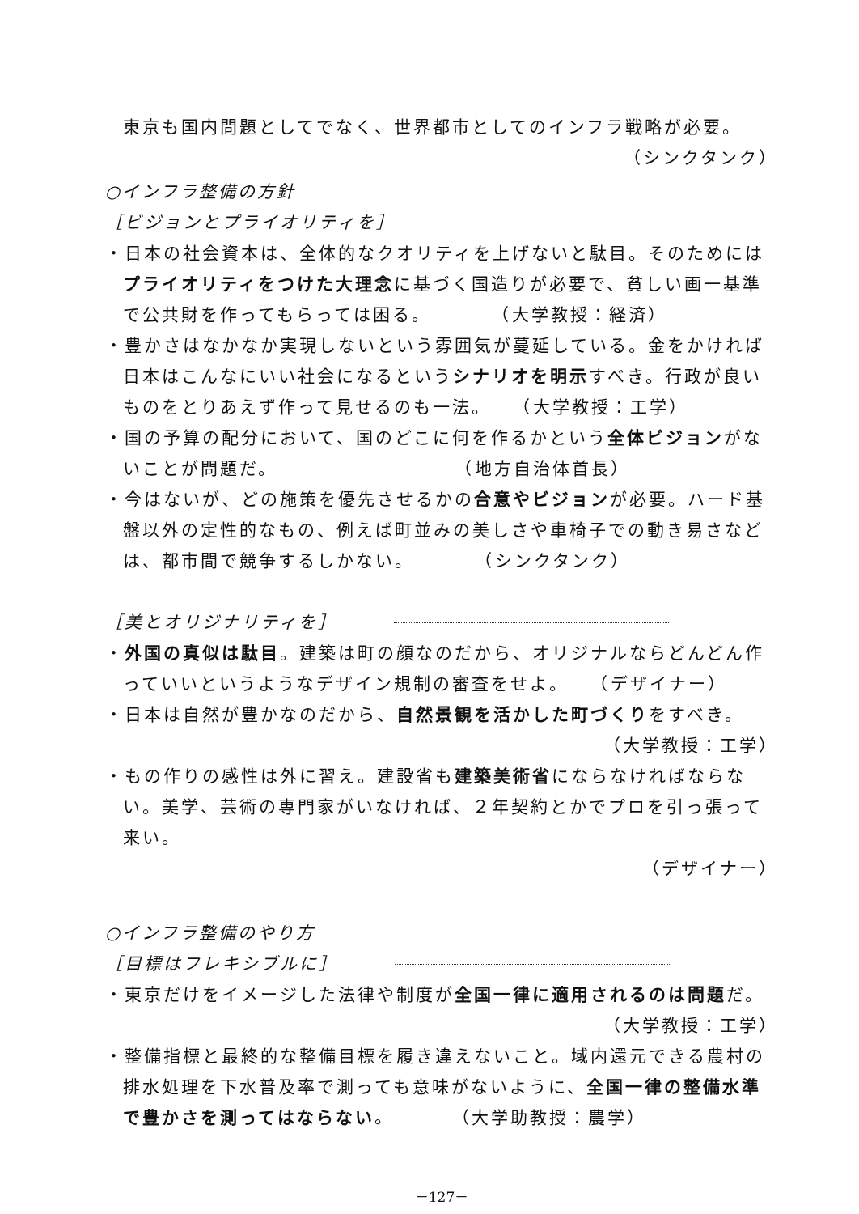東京も国内問題としてでなく、世界都市としてのインフラ戦略が必要。
（シンクタンク）
○インフラ整備の方針
［ビジョンとプライオリティを］
・日本の社会資本は、全体的なクオリティを上げないと駄目。そのためにはプライオリティをつけた大理念に基づく国造りが必要で、貧しい画一基準で公共財を作ってもらっては困る。　　　　（大学教授：経済）
・豊かさはなかなか実現しないという雰囲気が蔓延している。金をかければ日本はこんなにいい社会になるというシナリオを明示すべき。行政が良いものをとりあえず作って見せるのも一法。　　（大学教授：工学）
・国の予算の配分において、国のどこに何を作るかという全体ビジョンがないことが問題だ。　　　　　　　　　　（地方自治体首長）
・今はないが、どの施策を優先させるかの合意やビジョンが必要。ハード基盤以外の定性的なもの、例えば町並みの美しさや車椅子での動き易さなどは、都市間で競争するしかない。　　　　（シンクタンク）
［美とオリジナリティを］
・外国の真似は駄目。建築は町の顔なのだから、オリジナルならどんどん作っていいというようなデザイン規制の審査をせよ。　　（デザイナー）
・日本は自然が豊かなのだから、自然景観を活かした町づくりをすべき。
（大学教授：工学）
・もの作りの感性は外に習え。建設省も建築美術省にならなければならない。美学、芸術の専門家がいなければ、２年契約とかでプロを引っ張って来い。
（デザイナー）
○インフラ整備のやり方
［目標はフレキシブルに］
・東京だけをイメージした法律や制度が全国一律に適用されるのは問題だ。
（大学教授：工学）
・整備指標と最終的な整備目標を履き違えないこと。域内還元できる農村の排水処理を下水普及率で測っても意味がないように、全国一律の整備水準で豊かさを測ってはならない。　　　（大学助教授：農学）
－127－